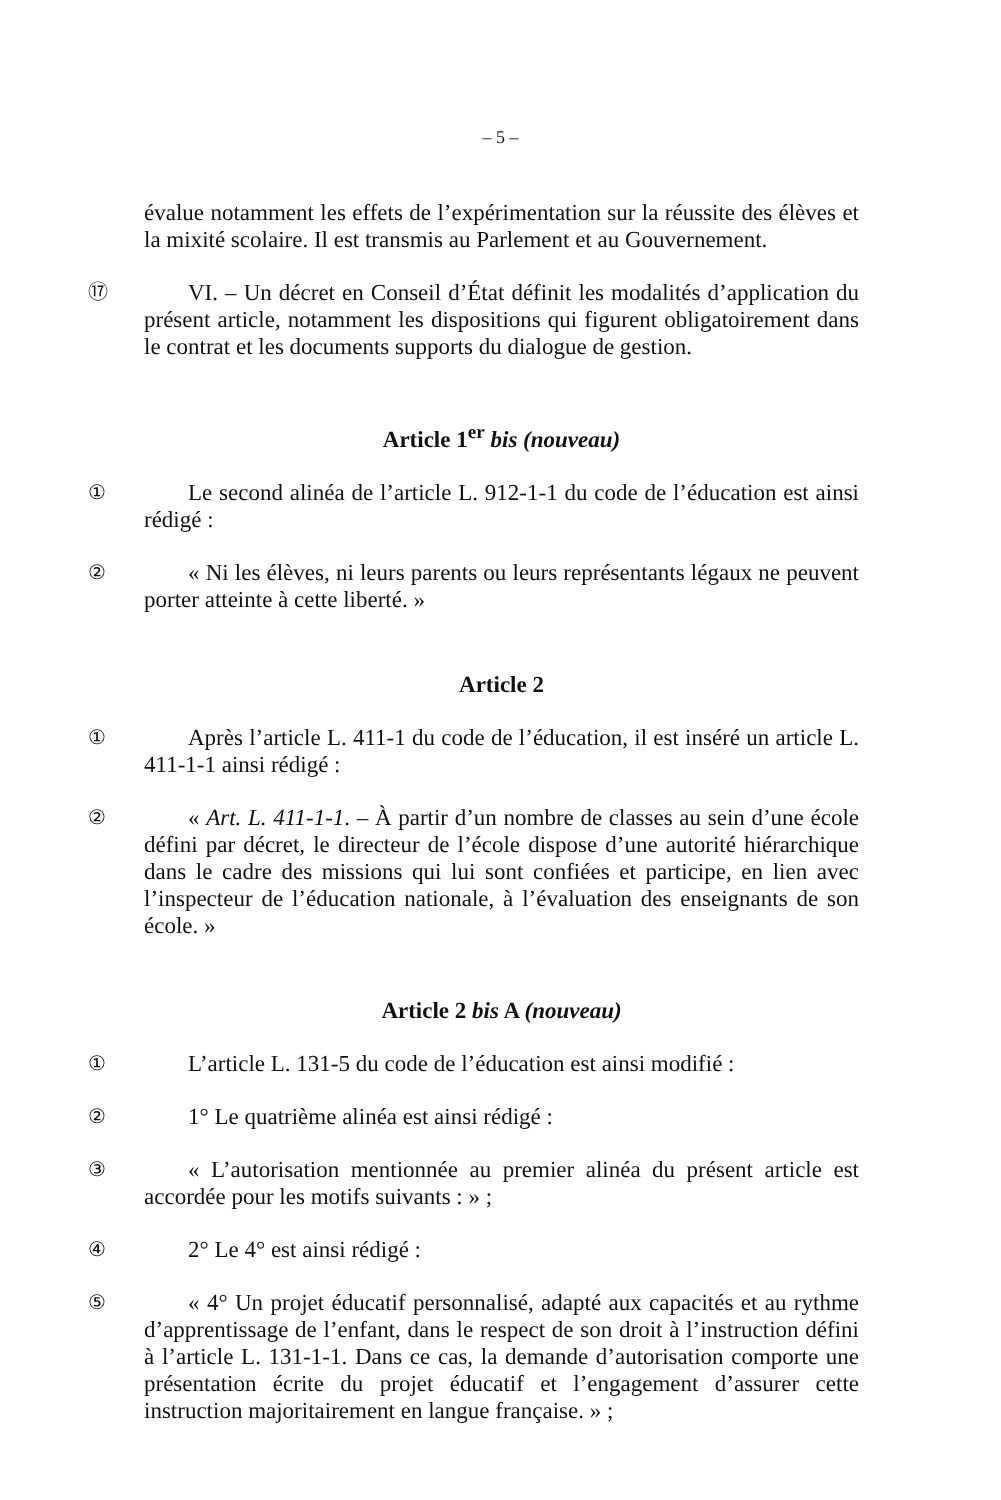– 5 –
évalue notamment les effets de l’expérimentation sur la réussite des élèves et la mixité scolaire. Il est transmis au Parlement et au Gouvernement.
⑰
VI. – Un décret en Conseil d’État définit les modalités d’application du présent article, notamment les dispositions qui figurent obligatoirement dans le contrat et les documents supports du dialogue de gestion.
Article 1<sup>er</sup> bis (nouveau)
①
Le second alinéa de l’article L. 912-1-1 du code de l’éducation est ainsi rédigé :
②
« Ni les élèves, ni leurs parents ou leurs représentants légaux ne peuvent porter atteinte à cette liberté. »
Article 2
①
Après l’article L. 411-1 du code de l’éducation, il est inséré un article L. 411-1-1 ainsi rédigé :
②
« Art. L. 411-1-1. – À partir d’un nombre de classes au sein d’une école défini par décret, le directeur de l’école dispose d’une autorité hiérarchique dans le cadre des missions qui lui sont confiées et participe, en lien avec l’inspecteur de l’éducation nationale, à l’évaluation des enseignants de son école. »
Article 2 bis A (nouveau)
①
L’article L. 131-5 du code de l’éducation est ainsi modifié :
②
1° Le quatrième alinéa est ainsi rédigé :
③
« L’autorisation mentionnée au premier alinéa du présent article est accordée pour les motifs suivants : » ;
④
2° Le 4° est ainsi rédigé :
⑤
« 4° Un projet éducatif personnalisé, adapté aux capacités et au rythme d’apprentissage de l’enfant, dans le respect de son droit à l’instruction défini à l’article L. 131-1-1. Dans ce cas, la demande d’autorisation comporte une présentation écrite du projet éducatif et l’engagement d’assurer cette instruction majoritairement en langue française. » ;